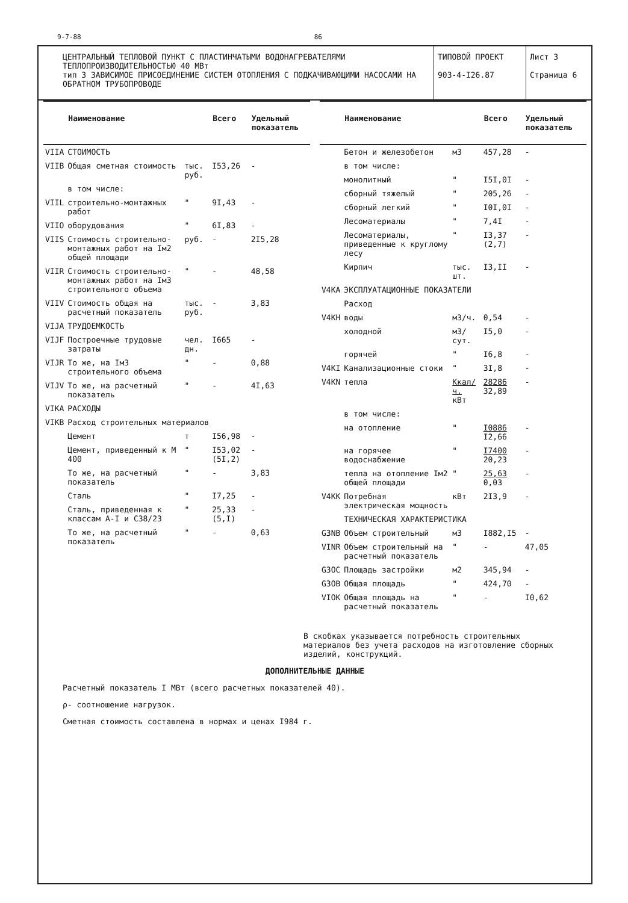9-7-88 86
ЦЕНТРАЛЬНЫЙ ТЕПЛОВОЙ ПУНКТ С ПЛАСТИНЧАТЫМИ ВОДОНАГРЕВАТЕЛЯМИ ТЕПЛОПРОИЗВОДИТЕЛЬНОСТЬЮ 40 МВт
тип 3 ЗАВИСИМОЕ ПРИСОЕДИНЕНИЕ СИСТЕМ ОТОПЛЕНИЯ С ПОДКАЧИВАЮЩИМИ НАСОСАМИ НА ОБРАТНОМ ТРУБОПРОВОДЕ
ТИПОВОЙ ПРОЕКТ
903-4-I26.87
Лист 3
Страница 6
| | Наименование | | Всего | Удельный показатель |
| --- | --- | --- | --- | --- |
| VIIA | СТОИМОСТЬ | | | |
| VIIB | Общая сметная стоимость | тыс. руб. | I53,26 | - |
| | в том числе: | | | |
| VIIL | строительно-монтажных работ | " | 9I,43 | - |
| VIIO | оборудования | " | 6I,83 | - |
| VIIS | Стоимость строительно-монтажных работ на Iм2 общей площади | руб. | - | 2I5,28 |
| VIIR | Стоимость строительно-монтажных работ на Iм3 строительного объема | " | - | 48,58 |
| VIIV | Стоимость общая на расчетный показатель | тыс. руб. | - | 3,83 |
| VIJA | ТРУДОЕМКОСТЬ | | | |
| VIJF | Построечные трудовые затраты | чел. дн. | I665 | - |
| VIJR | То же, на Iм3 строительного объема | " | - | 0,88 |
| VIJV | То же, на расчетный показатель | " | - | 4I,63 |
| VIKA | РАСХОДЫ | | | |
| VIKB | Расход строительных материалов | | | |
| | Цемент | т | I56,98 | - |
| | Цемент, приведенный к М 400 | " | I53,02 (5I,2) | - |
| | То же, на расчетный показатель | " | - | 3,83 |
| | Сталь | " | I7,25 | - |
| | Сталь, приведенная к классам А-I и С38/23 | " | 25,33 (5,I) | - |
| | То же, на расчетный показатель | " | - | 0,63 |
| | Наименование | | Всего | Удельный показатель |
| --- | --- | --- | --- | --- |
| | Бетон и железобетон | м3 | 457,28 | - |
| | в том числе: | | | |
| | монолитный | " | I5I,0I | - |
| | сборный тяжелый | " | 205,26 | - |
| | сборный легкий | " | I0I,0I | - |
| | Лесоматериалы | " | 7,4I | - |
| | Лесоматериалы, приведенные к круглому лесу | " | I3,37 (2,7) | - |
| | Кирпич | тыс. шт. | I3,II | - |
| V4KA | ЭКСПЛУАТАЦИОННЫЕ ПОКАЗАТЕЛИ | | | |
| | Расход | | | |
| V4KH | воды | м3/ч. | 0,54 | - |
| | холодной | м3/сут. | I5,0 | - |
| | горячей | " | I6,8 | - |
| V4KI | Канализационные стоки | " | 3I,8 | - |
| V4KN | тепла | Ккал/ч. кВт | 28286 32,89 | - |
| | в том числе: | | | |
| | на отопление | " | I0886 I2,66 | - |
| | на горячее водоснабжение | " | I7400 20,23 | - |
| | тепла на отопление Iм2 общей площади | " | 25,63 0,03 | - |
| V4KK | Потребная электрическая мощность | кВт | 2I3,9 | - |
| | ТЕХНИЧЕСКАЯ ХАРАКТЕРИСТИКА | | | |
| G3NB | Объем строительный | м3 | I882,I5 | - |
| VINR | Объем строительный на расчетный показатель | " | - | 47,05 |
| G3OC | Площадь застройки | м2 | 345,94 | - |
| G3OB | Общая площадь | " | 424,70 | - |
| VIOK | Общая площадь на расчетный показатель | " | - | I0,62 |
В скобках указывается потребность строительных материалов без учета расходов на изготовление сборных изделий, конструкций.
ДОПОЛНИТЕЛЬНЫЕ ДАННЫЕ
Расчетный показатель I МВт (всего расчетных показателей 40).
ρ- соотношение нагрузок.
Сметная стоимость составлена в нормах и ценах I984 г.